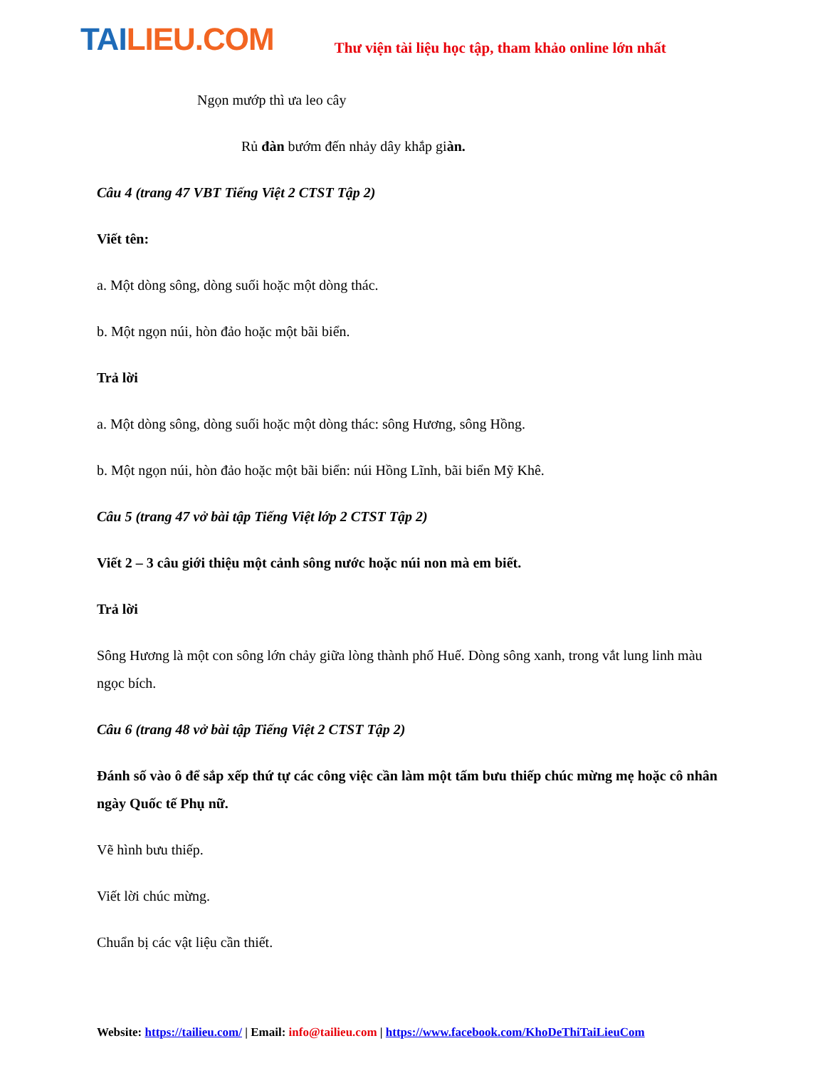TAILIEU.COM
Thư viện tài liệu học tập, tham khảo online lớn nhất
Ngọn mướp thì ưa leo cây
Rủ đàn bướm đến nhảy dây khắp giàn.
Câu 4 (trang 47 VBT Tiếng Việt 2 CTST Tập 2)
Viết tên:
a. Một dòng sông, dòng suối hoặc một dòng thác.
b. Một ngọn núi, hòn đảo hoặc một bãi biển.
Trả lời
a. Một dòng sông, dòng suối hoặc một dòng thác: sông Hương, sông Hồng.
b. Một ngọn núi, hòn đảo hoặc một bãi biển: núi Hồng Lĩnh, bãi biển Mỹ Khê.
Câu 5 (trang 47 vở bài tập Tiếng Việt lớp 2 CTST Tập 2)
Viết 2 – 3 câu giới thiệu một cảnh sông nước hoặc núi non mà em biết.
Trả lời
Sông Hương là một con sông lớn chảy giữa lòng thành phố Huế. Dòng sông xanh, trong vắt lung linh màu ngọc bích.
Câu 6 (trang 48 vở bài tập Tiếng Việt 2 CTST Tập 2)
Đánh số vào ô để sắp xếp thứ tự các công việc cần làm một tấm bưu thiếp chúc mừng mẹ hoặc cô nhân ngày Quốc tế Phụ nữ.
Vẽ hình bưu thiếp.
Viết lời chúc mừng.
Chuẩn bị các vật liệu cần thiết.
Website: https://tailieu.com/ | Email: info@tailieu.com | https://www.facebook.com/KhoDeThiTaiLieuCom